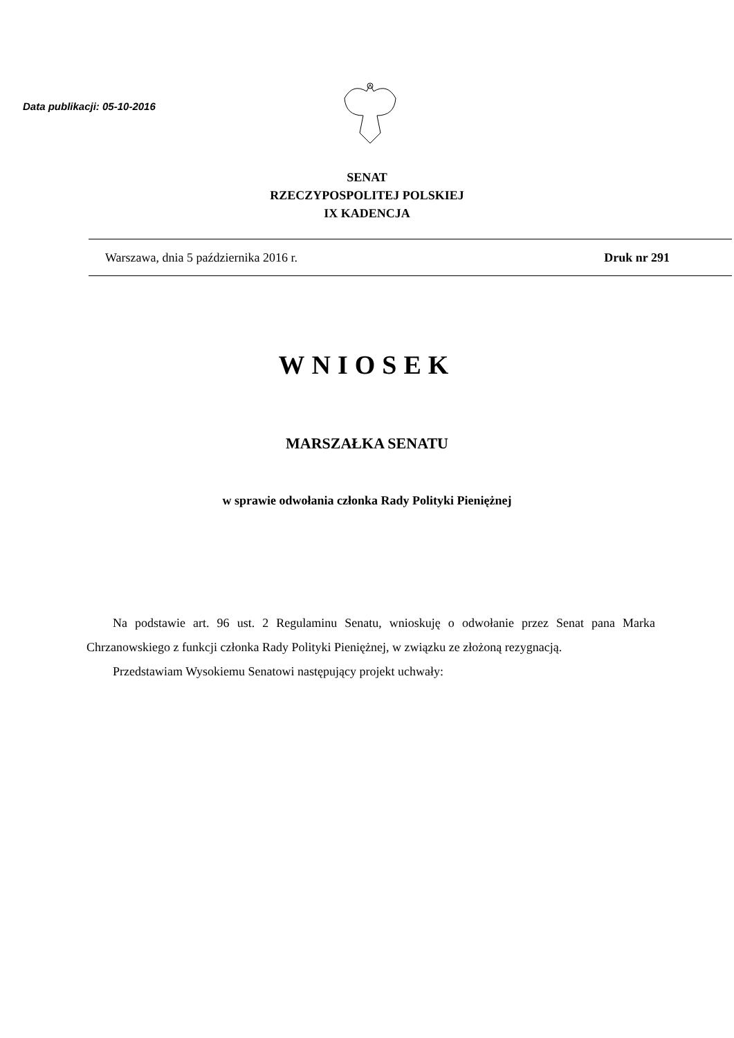Data publikacji: 05-10-2016
SENAT
RZECZYPOSPOLITEJ POLSKIEJ
IX KADENCJA
Warszawa, dnia 5 października 2016 r. Druk nr 291
WNIOSEK
MARSZAŁKA SENATU
w sprawie odwołania członka Rady Polityki Pieniężnej
Na podstawie art. 96 ust. 2 Regulaminu Senatu, wnioskuję o odwołanie przez Senat pana Marka Chrzanowskiego z funkcji członka Rady Polityki Pieniężnej, w związku ze złożoną rezygnacją.
Przedstawiam Wysokiemu Senatowi następujący projekt uchwały: